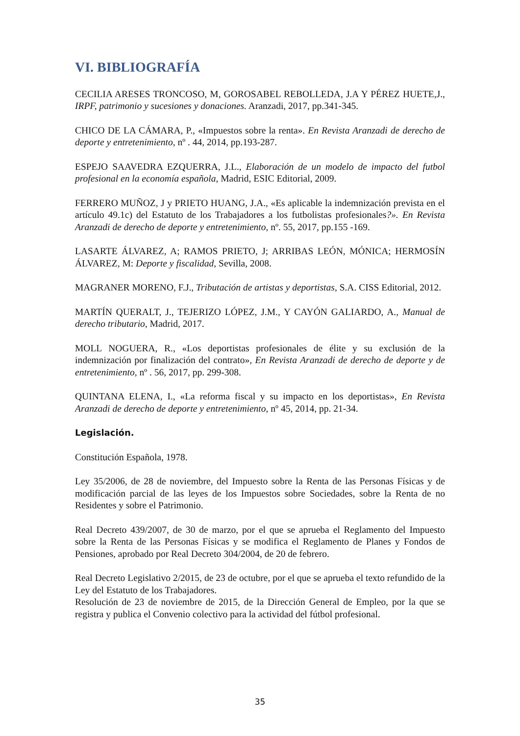VI. BIBLIOGRAFÍA
CECILIA ARESES TRONCOSO, M, GOROSABEL REBOLLEDA, J.A Y PÉREZ HUETE,J., IRPF, patrimonio y sucesiones y donaciones. Aranzadi, 2017, pp.341-345.
CHICO DE LA CÁMARA, P., «Impuestos sobre la renta». En Revista Aranzadi de derecho de deporte y entretenimiento, nº . 44, 2014, pp.193-287.
ESPEJO SAAVEDRA EZQUERRA, J.L., Elaboración de un modelo de impacto del futbol profesional en la economía española, Madrid, ESIC Editorial, 2009.
FERRERO MUÑOZ, J y PRIETO HUANG, J.A., «Es aplicable la indemnización prevista en el artículo 49.1c) del Estatuto de los Trabajadores a los futbolistas profesionales?». En Revista Aranzadi de derecho de deporte y entretenimiento, nº. 55, 2017, pp.155 -169.
LASARTE ÁLVAREZ, A; RAMOS PRIETO, J; ARRIBAS LEÓN, MÓNICA; HERMOSÍN ÁLVAREZ, M: Deporte y fiscalidad, Sevilla, 2008.
MAGRANER MORENO, F.J., Tributación de artistas y deportistas, S.A. CISS Editorial, 2012.
MARTÍN QUERALT, J., TEJERIZO LÓPEZ, J.M., Y CAYÓN GALIARDO, A., Manual de derecho tributario, Madrid, 2017.
MOLL NOGUERA, R., «Los deportistas profesionales de élite y su exclusión de la indemnización por finalización del contrato», En Revista Aranzadi de derecho de deporte y de entretenimiento, nº . 56, 2017, pp. 299-308.
QUINTANA ELENA, I., «La reforma fiscal y su impacto en los deportistas», En Revista Aranzadi de derecho de deporte y entretenimiento, nº 45, 2014, pp. 21-34.
Legislación.
Constitución Española, 1978.
Ley 35/2006, de 28 de noviembre, del Impuesto sobre la Renta de las Personas Físicas y de modificación parcial de las leyes de los Impuestos sobre Sociedades, sobre la Renta de no Residentes y sobre el Patrimonio.
Real Decreto 439/2007, de 30 de marzo, por el que se aprueba el Reglamento del Impuesto sobre la Renta de las Personas Físicas y se modifica el Reglamento de Planes y Fondos de Pensiones, aprobado por Real Decreto 304/2004, de 20 de febrero.
Real Decreto Legislativo 2/2015, de 23 de octubre, por el que se aprueba el texto refundido de la Ley del Estatuto de los Trabajadores.
Resolución de 23 de noviembre de 2015, de la Dirección General de Empleo, por la que se registra y publica el Convenio colectivo para la actividad del fútbol profesional.
35